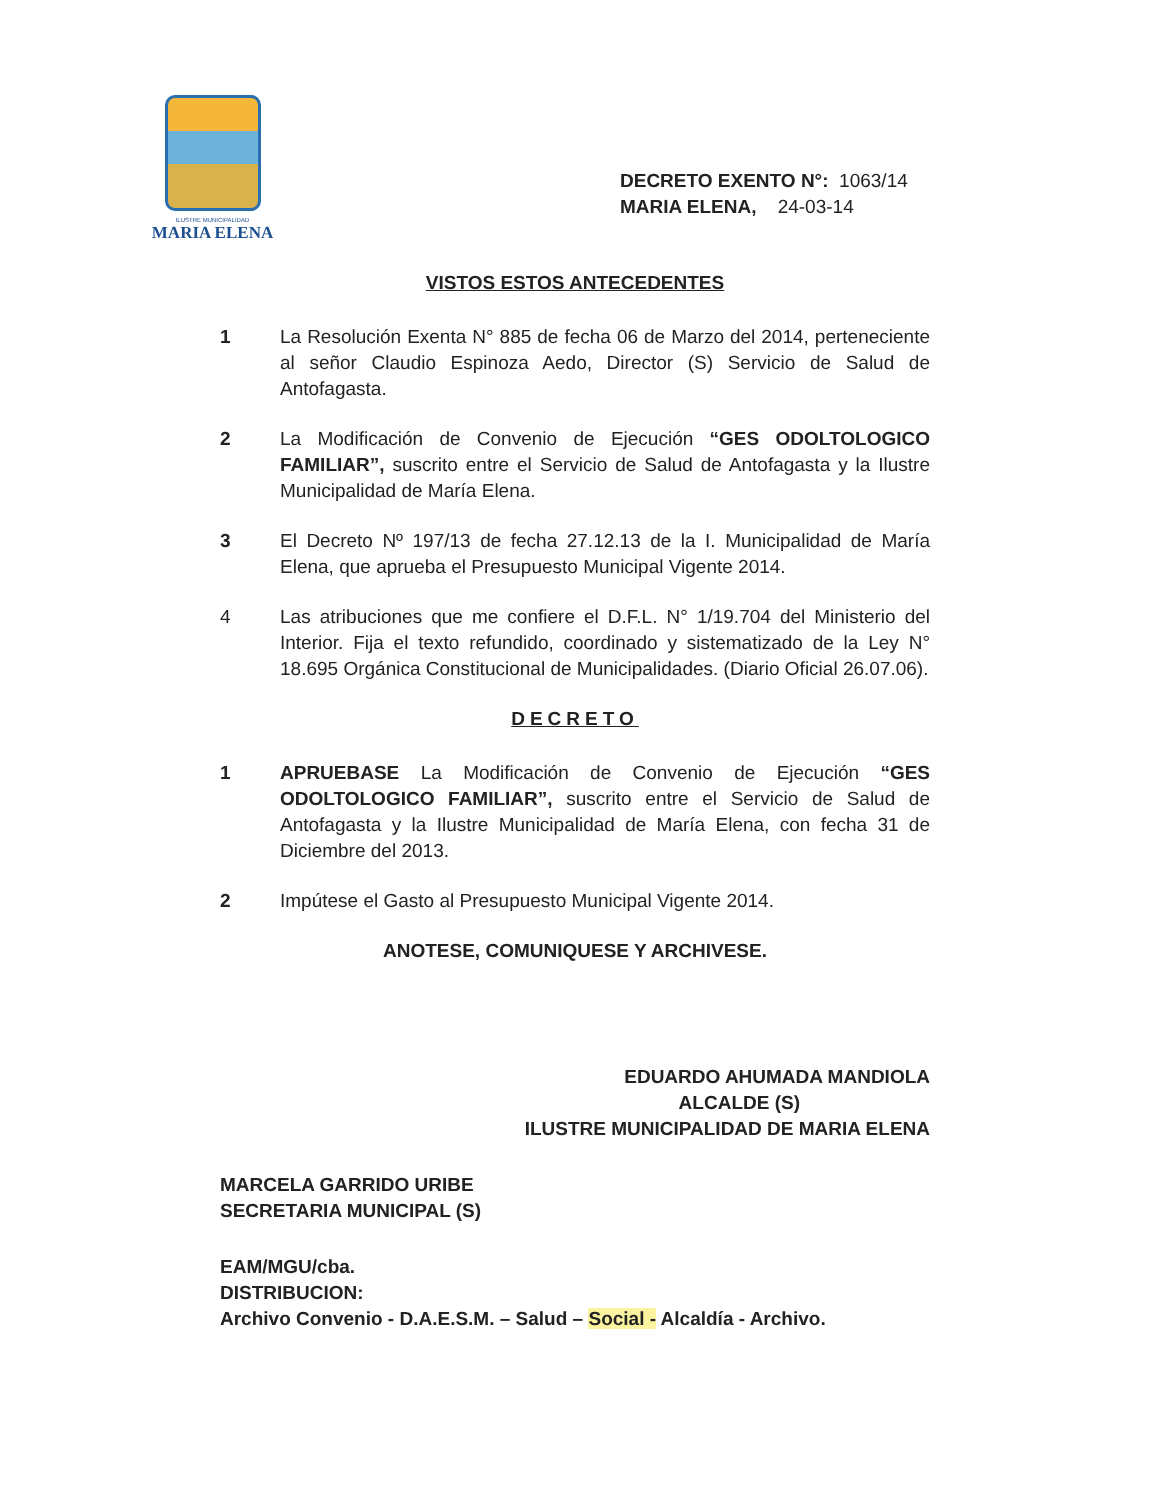ILUSTRE MUNICIPALIDAD
MARIA ELENA
DECRETO EXENTO N°: 1063/14
MARIA ELENA, 24-03-14
VISTOS ESTOS ANTECEDENTES
1 La Resolución Exenta N° 885 de fecha 06 de Marzo del 2014, perteneciente al señor Claudio Espinoza Aedo, Director (S) Servicio de Salud de Antofagasta.
2 La Modificación de Convenio de Ejecución “GES ODOLTOLOGICO FAMILIAR”, suscrito entre el Servicio de Salud de Antofagasta y la Ilustre Municipalidad de María Elena.
3 El Decreto Nº 197/13 de fecha 27.12.13 de la I. Municipalidad de María Elena, que aprueba el Presupuesto Municipal Vigente 2014.
4 Las atribuciones que me confiere el D.F.L. N° 1/19.704 del Ministerio del Interior. Fija el texto refundido, coordinado y sistematizado de la Ley N° 18.695 Orgánica Constitucional de Municipalidades. (Diario Oficial 26.07.06).
DECRETO
1 APRUEBASE La Modificación de Convenio de Ejecución “GES ODOLTOLOGICO FAMILIAR”, suscrito entre el Servicio de Salud de Antofagasta y la Ilustre Municipalidad de María Elena, con fecha 31 de Diciembre del 2013.
2 Impútese el Gasto al Presupuesto Municipal Vigente 2014.
ANOTESE, COMUNIQUESE Y ARCHIVESE.
EDUARDO AHUMADA MANDIOLA
ALCALDE (S)
ILUSTRE MUNICIPALIDAD DE MARIA ELENA
MARCELA GARRIDO URIBE
SECRETARIA MUNICIPAL (S)
EAM/MGU/cba.
DISTRIBUCION:
Archivo Convenio - D.A.E.S.M. – Salud – Social - Alcaldía - Archivo.